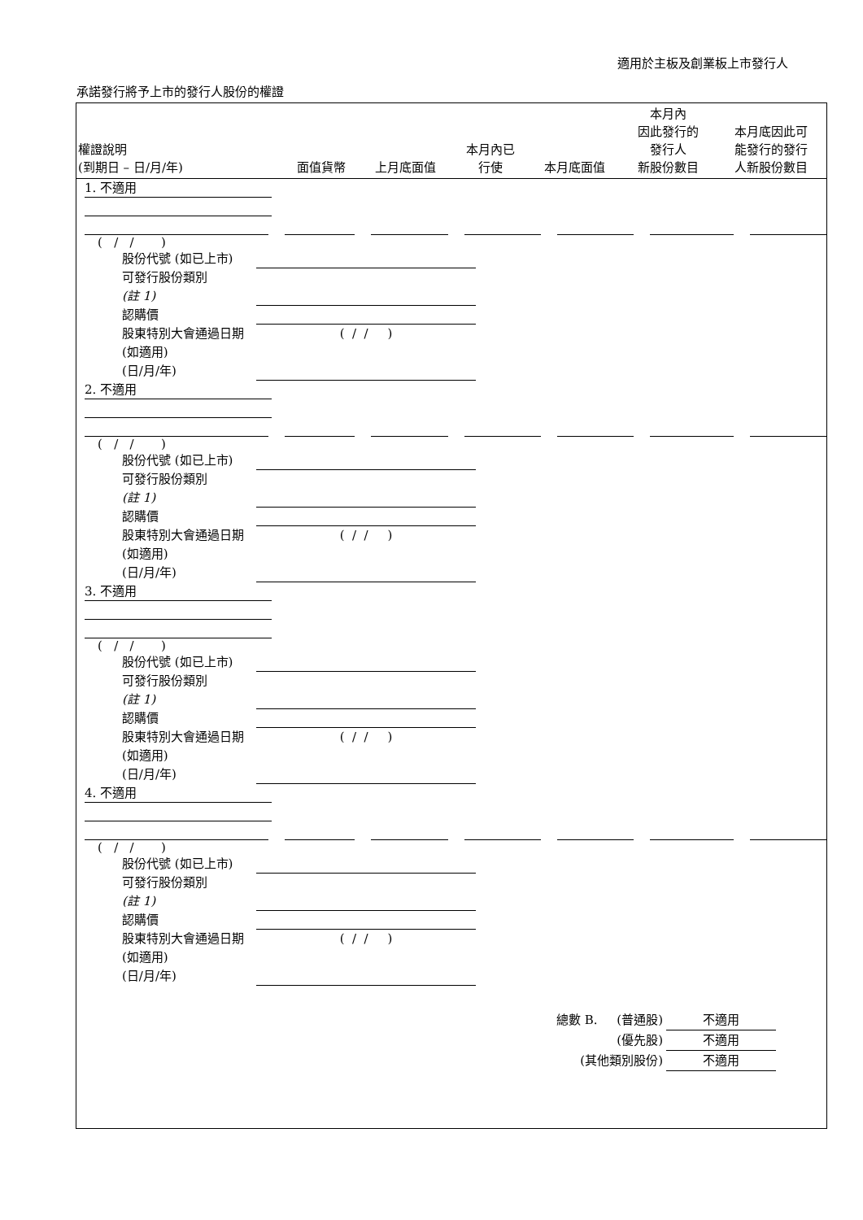適用於主板及創業板上市發行人
承諾發行將予上市的發行人股份的權證
| 權證說明 (到期日 – 日/月/年) | 面值貨幣 | 上月底面值 | 本月內已 行使 | 本月底面值 | 本月內 因此發行的 發行人 新股份數目 | 本月底因此可 能發行的發行 人新股份數目 |
| --- | --- | --- | --- | --- | --- | --- |
1. 不適用
( / / )
股份代號 (如已上市)
可發行股份類別
(註 1)
認購價
股東特別大會通過日期 (如適用)
(日/月/年) ( / / )
2. 不適用
( / / )
股份代號 (如已上市)
可發行股份類別
(註 1)
認購價
股東特別大會通過日期 (如適用)
(日/月/年) ( / / )
3. 不適用
( / / )
股份代號 (如已上市)
可發行股份類別
(註 1)
認購價
股東特別大會通過日期 (如適用)
(日/月/年) ( / / )
4. 不適用
( / / )
股份代號 (如已上市)
可發行股份類別
(註 1)
認購價
股東特別大會通過日期 (如適用)
(日/月/年) ( / / )
總數 B. (普通股) 不適用
(優先股) 不適用
(其他類別股份) 不適用